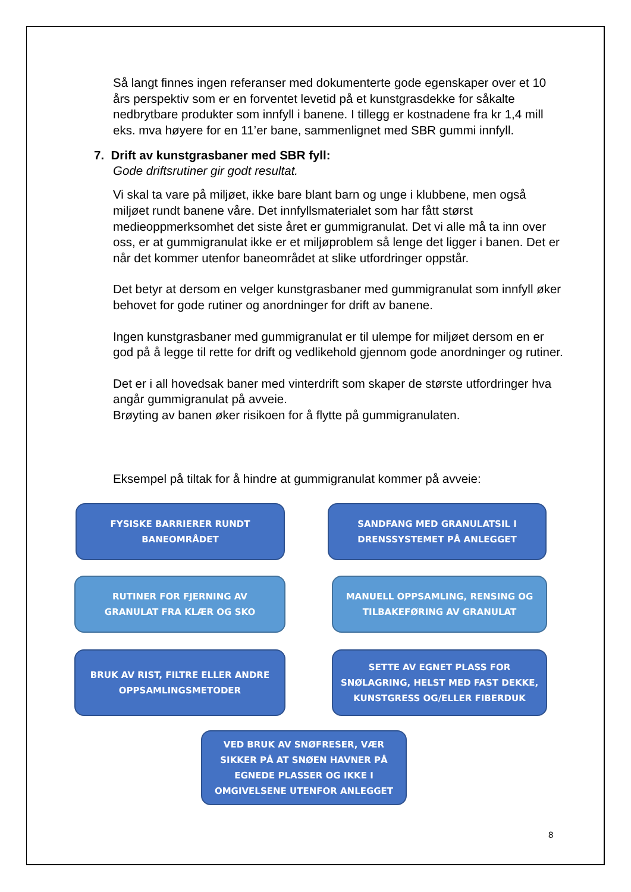Så langt finnes ingen referanser med dokumenterte gode egenskaper over et 10 års perspektiv som er en forventet levetid på et kunstgrasdekke for såkalte nedbrytbare produkter som innfyll i banene. I tillegg er kostnadene fra kr 1,4 mill eks. mva høyere for en 11’er bane, sammenlignet med SBR gummi innfyll.
7. Drift av kunstgrasbaner med SBR fyll:
Gode driftsrutiner gir godt resultat.
Vi skal ta vare på miljøet, ikke bare blant barn og unge i klubbene, men også miljøet rundt banene våre. Det innfyllsmaterialet som har fått størst medieoppmerksomhet det siste året er gummigranulat. Det vi alle må ta inn over oss, er at gummigranulat ikke er et miljøproblem så lenge det ligger i banen. Det er når det kommer utenfor baneområdet at slike utfordringer oppstår.
Det betyr at dersom en velger kunstgrasbaner med gummigranulat som innfyll øker behovet for gode rutiner og anordninger for drift av banene.
Ingen kunstgrasbaner med gummigranulat er til ulempe for miljøet dersom en er god på å legge til rette for drift og vedlikehold gjennom gode anordninger og rutiner.
Det er i all hovedsak baner med vinterdrift som skaper de største utfordringer hva angår gummigranulat på avveie.
Brøyting av banen øker risikoen for å flytte på gummigranulaten.
Eksempel på tiltak for å hindre at gummigranulat kommer på avveie:
FYSISKE BARRIERER RUNDT
BANEOMRÅDET
SANDFANG MED GRANULATSIL I
DRENSSYSTEMET PÅ ANLEGGET
RUTINER FOR FJERNING AV
GRANULAT FRA KLÆR OG SKO
MANUELL OPPSAMLING, RENSING OG
TILBAKEFØRING AV GRANULAT
BRUK AV RIST, FILTRE ELLER ANDRE
OPPSAMLINGSMETODER
SETTE AV EGNET PLASS FOR
SNØLAGRING, HELST MED FAST DEKKE,
KUNSTGRESS OG/ELLER FIBERDUK
VED BRUK AV SNØFRESER, VÆR
SIKKER PÅ AT SNØEN HAVNER PÅ
EGNEDE PLASSER OG IKKE I
OMGIVELSENE UTENFOR ANLEGGET
8